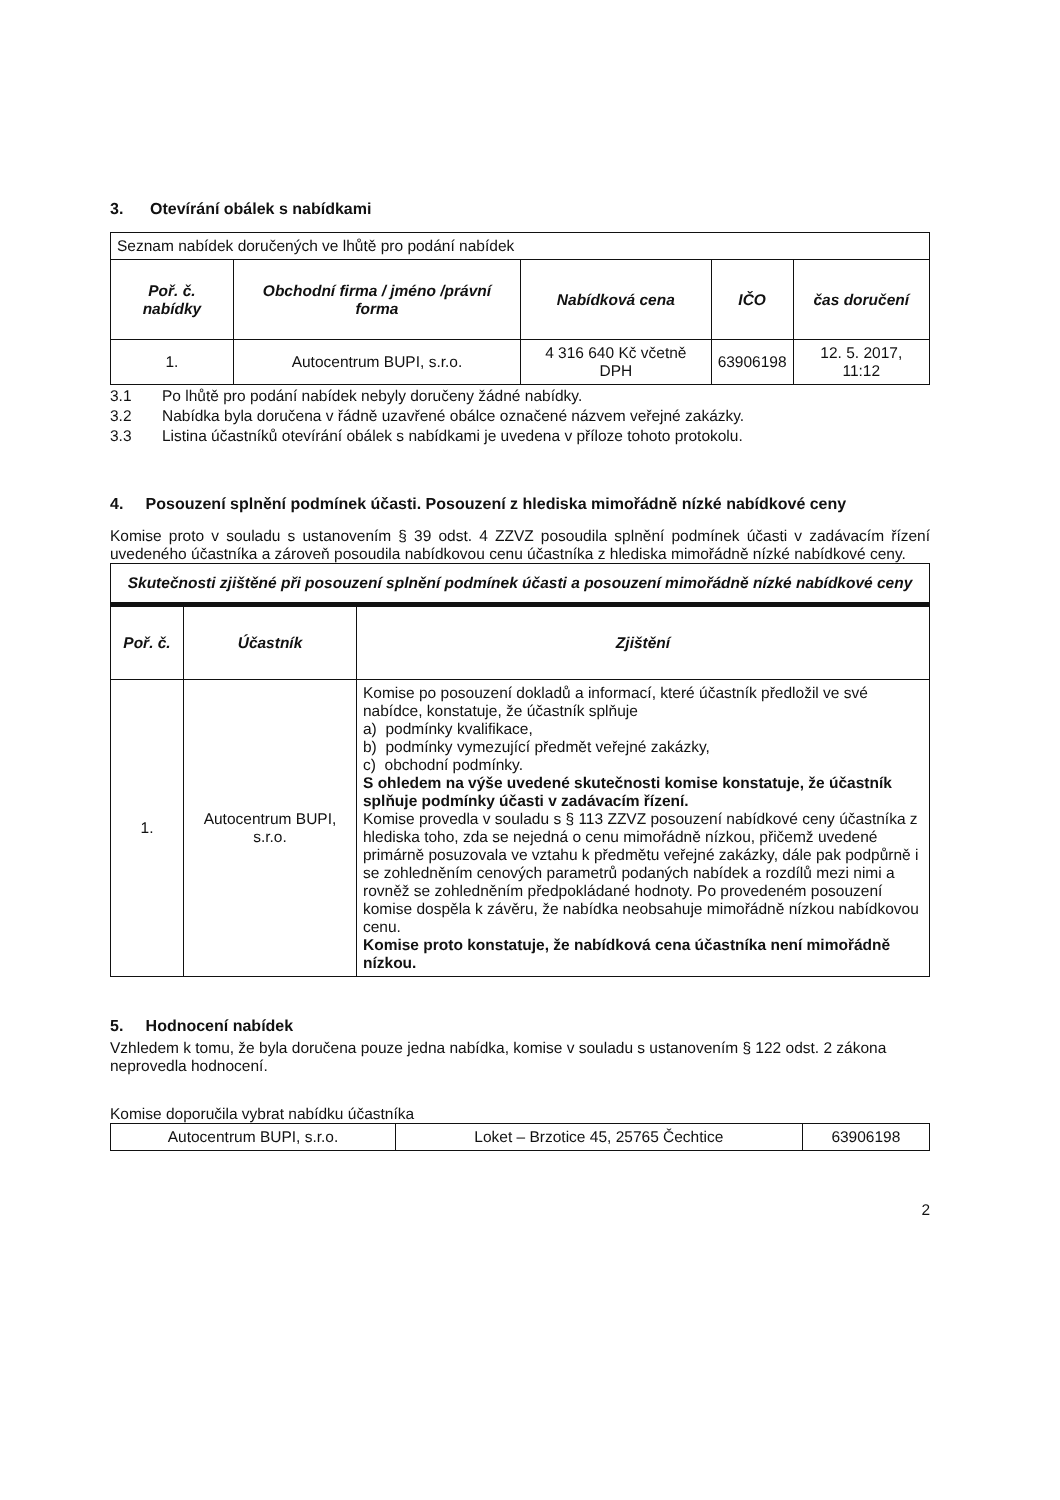3. Otevírání obálek s nabídkami
| Seznam nabídek doručených ve lhůtě pro podání nabídek | | | | |
| Poř. č. nabídky | Obchodní firma / jméno /právní forma | Nabídková cena | IČO | čas doručení |
| 1. | Autocentrum BUPI, s.r.o. | 4 316 640 Kč včetně DPH | 63906198 | 12. 5. 2017, 11:12 |
3.1 Po lhůtě pro podání nabídek nebyly doručeny žádné nabídky.
3.2 Nabídka byla doručena v řádně uzavřené obálce označené názvem veřejné zakázky.
3.3 Listina účastníků otevírání obálek s nabídkami je uvedena v příloze tohoto protokolu.
4. Posouzení splnění podmínek účasti. Posouzení z hlediska mimořádně nízké nabídkové ceny
Komise proto v souladu s ustanovením § 39 odst. 4 ZZVZ posoudila splnění podmínek účasti v zadávacím řízení uvedeného účastníka a zároveň posoudila nabídkovou cenu účastníka z hlediska mimořádně nízké nabídkové ceny.
| Skutečnosti zjištěné při posouzení splnění podmínek účasti a posouzení mimořádně nízké nabídkové ceny | | |
| --- | --- | --- |
| Poř. č. | Účastník | Zjištění |
| 1. | Autocentrum BUPI, s.r.o. | Komise po posouzení dokladů a informací, které účastník předložil ve své nabídce, konstatuje, že účastník splňuje a) podmínky kvalifikace, b) podmínky vymezující předmět veřejné zakázky, c) obchodní podmínky. S ohledem na výše uvedené skutečnosti komise konstatuje, že účastník splňuje podmínky účasti v zadávacím řízení. Komise provedla v souladu s § 113 ZZVZ posouzení nabídkové ceny účastníka z hlediska toho, zda se nejedná o cenu mimořádně nízkou, přičemž uvedené primárně posuzovala ve vztahu k předmětu veřejné zakázky, dále pak podpůrně i se zohledněním cenových parametrů podaných nabídek a rozdílů mezi nimi a rovněž se zohledněním předpokládané hodnoty. Po provedeném posouzení komise dospěla k závěru, že nabídka neobsahuje mimořádně nízkou nabídkovou cenu. Komise proto konstatuje, že nabídková cena účastníka není mimořádně nízkou. |
5. Hodnocení nabídek
Vzhledem k tomu, že byla doručena pouze jedna nabídka, komise v souladu s ustanovením § 122 odst. 2 zákona neprovedla hodnocení.
Komise doporučila vybrat nabídku účastníka
| Autocentrum BUPI, s.r.o. | Loket – Brzotice 45, 25765 Čechtice | 63906198 |
2